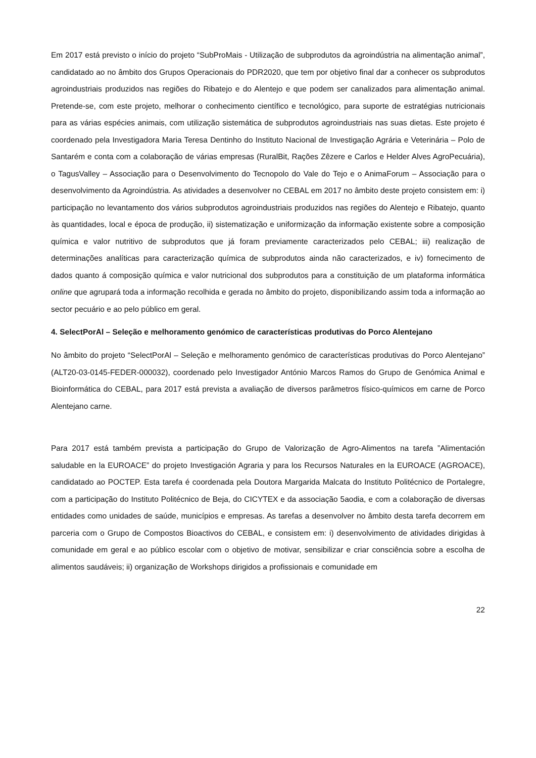Em 2017 está previsto o início do projeto “SubProMais - Utilização de subprodutos da agroindústria na alimentação animal”, candidatado ao no âmbito dos Grupos Operacionais do PDR2020, que tem por objetivo final dar a conhecer os subprodutos agroindustriais produzidos nas regiões do Ribatejo e do Alentejo e que podem ser canalizados para alimentação animal. Pretende-se, com este projeto, melhorar o conhecimento científico e tecnológico, para suporte de estratégias nutricionais para as várias espécies animais, com utilização sistemática de subprodutos agroindustriais nas suas dietas. Este projeto é coordenado pela Investigadora Maria Teresa Dentinho do Instituto Nacional de Investigação Agrária e Veterinária – Polo de Santarém e conta com a colaboração de várias empresas (RuralBit, Rações Zêzere e Carlos e Helder Alves AgroPecuária), o TagusValley – Associação para o Desenvolvimento do Tecnopolo do Vale do Tejo e o AnimaForum – Associação para o desenvolvimento da Agroindústria. As atividades a desenvolver no CEBAL em 2017 no âmbito deste projeto consistem em: i) participação no levantamento dos vários subprodutos agroindustriais produzidos nas regiões do Alentejo e Ribatejo, quanto às quantidades, local e época de produção, ii) sistematização e uniformização da informação existente sobre a composição química e valor nutritivo de subprodutos que já foram previamente caracterizados pelo CEBAL; iii) realização de determinações analíticas para caracterização química de subprodutos ainda não caracterizados, e iv) fornecimento de dados quanto á composição química e valor nutricional dos subprodutos para a constituição de um plataforma informática online que agrupará toda a informação recolhida e gerada no âmbito do projeto, disponibilizando assim toda a informação ao sector pecuário e ao pelo público em geral.
4. SelectPorAl – Seleção e melhoramento genómico de características produtivas do Porco Alentejano
No âmbito do projeto “SelectPorAl – Seleção e melhoramento genómico de características produtivas do Porco Alentejano” (ALT20-03-0145-FEDER-000032), coordenado pelo Investigador António Marcos Ramos do Grupo de Genómica Animal e Bioinformática do CEBAL, para 2017 está prevista a avaliação de diversos parâmetros físico-químicos em carne de Porco Alentejano carne.
Para 2017 está também prevista a participação do Grupo de Valorização de Agro-Alimentos na tarefa ”Alimentación saludable en la EUROACE” do projeto Investigación Agraria y para los Recursos Naturales en la EUROACE (AGROACE), candidatado ao POCTEP. Esta tarefa é coordenada pela Doutora Margarida Malcata do Instituto Politécnico de Portalegre, com a participação do Instituto Politécnico de Beja, do CICYTEX e da associação 5aodia, e com a colaboração de diversas entidades como unidades de saúde, municípios e empresas. As tarefas a desenvolver no âmbito desta tarefa decorrem em parceria com o Grupo de Compostos Bioactivos do CEBAL, e consistem em: i) desenvolvimento de atividades dirigidas à comunidade em geral e ao público escolar com o objetivo de motivar, sensibilizar e criar consciência sobre a escolha de alimentos saudáveis; ii) organização de Workshops dirigidos a profissionais e comunidade em
22